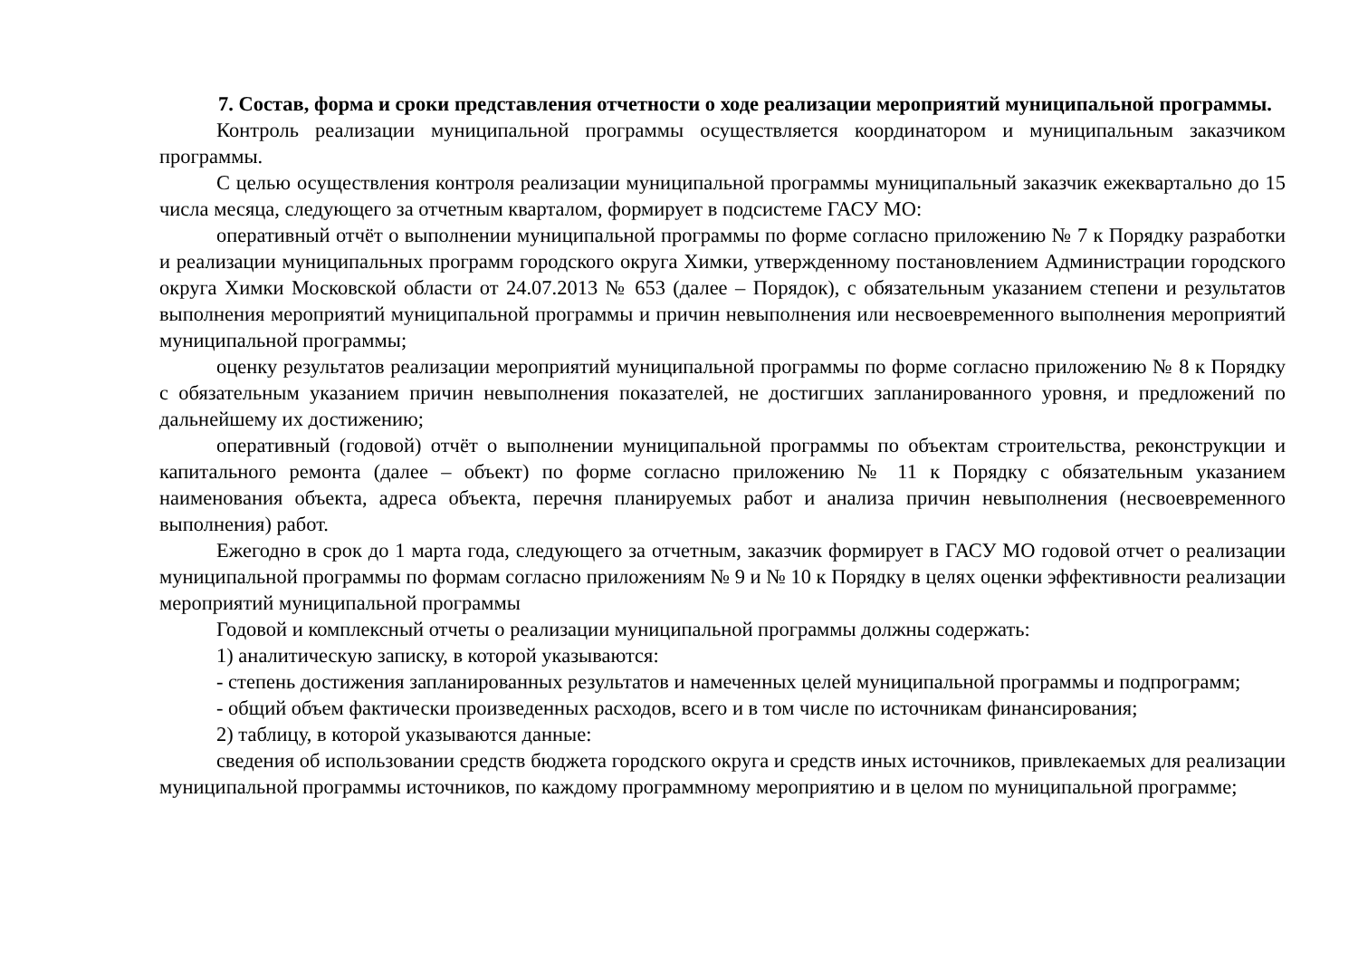7. Состав, форма и сроки представления отчетности о ходе реализации мероприятий муниципальной программы.
Контроль реализации муниципальной программы осуществляется координатором и муниципальным заказчиком программы.
С целью осуществления контроля реализации муниципальной программы муниципальный заказчик ежеквартально до 15 числа месяца, следующего за отчетным кварталом, формирует в подсистеме ГАСУ МО:
оперативный отчёт о выполнении муниципальной программы по форме согласно приложению № 7 к Порядку разработки и реализации муниципальных программ городского округа Химки, утвержденному постановлением Администрации городского округа Химки Московской области от 24.07.2013 № 653 (далее – Порядок), с обязательным указанием степени и результатов выполнения мероприятий муниципальной программы и причин невыполнения или несвоевременного выполнения мероприятий муниципальной программы;
оценку результатов реализации мероприятий муниципальной программы по форме согласно приложению № 8 к Порядку с обязательным указанием причин невыполнения показателей, не достигших запланированного уровня, и предложений по дальнейшему их достижению;
оперативный (годовой) отчёт о выполнении муниципальной программы по объектам строительства, реконструкции и капитального ремонта (далее – объект) по форме согласно приложению № 11 к Порядку с обязательным указанием наименования объекта, адреса объекта, перечня планируемых работ и анализа причин невыполнения (несвоевременного выполнения) работ.
Ежегодно в срок до 1 марта года, следующего за отчетным, заказчик формирует в ГАСУ МО годовой отчет о реализации муниципальной программы по формам согласно приложениям № 9 и № 10 к Порядку в целях оценки эффективности реализации мероприятий муниципальной программы
Годовой и комплексный отчеты о реализации муниципальной программы должны содержать:
1) аналитическую записку, в которой указываются:
- степень достижения запланированных результатов и намеченных целей муниципальной программы и подпрограмм;
- общий объем фактически произведенных расходов, всего и в том числе по источникам финансирования;
2) таблицу, в которой указываются данные:
сведения об использовании средств бюджета городского округа и средств иных источников, привлекаемых для реализации муниципальной программы источников, по каждому программному мероприятию и в целом по муниципальной программе;